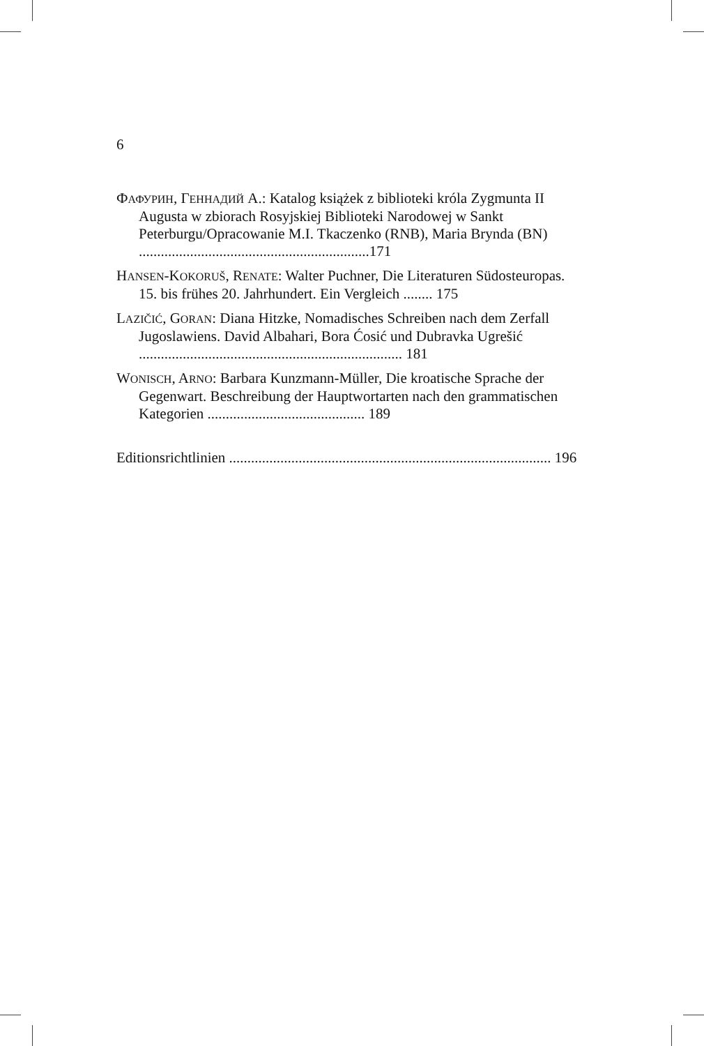6
ФАФУРИН, ГЕННАДИЙ А.: Katalog książek z biblioteki króla Zygmunta II Augusta w zbiorach Rosyjskiej Biblioteki Narodowej w Sankt Peterburgu/Opracowanie M.I. Tkaczenko (RNB), Maria Brynda (BN) ...............................................................171
HANSEN-KOKORUŠ, RENATE: Walter Puchner, Die Literaturen Südosteuropas. 15. bis frühes 20. Jahrhundert. Ein Vergleich ........ 175
LAZIČIĆ, GORAN: Diana Hitzke, Nomadisches Schreiben nach dem Zerfall Jugoslawiens. David Albahari, Bora Ćosić und Dubravka Ugrešić ........................................................................ 181
WONISCH, ARNO: Barbara Kunzmann-Müller, Die kroatische Sprache der Gegenwart. Beschreibung der Hauptwortarten nach den grammatischen Kategorien ........................................... 189
Editionsrichtlinien ........................................................................................ 196